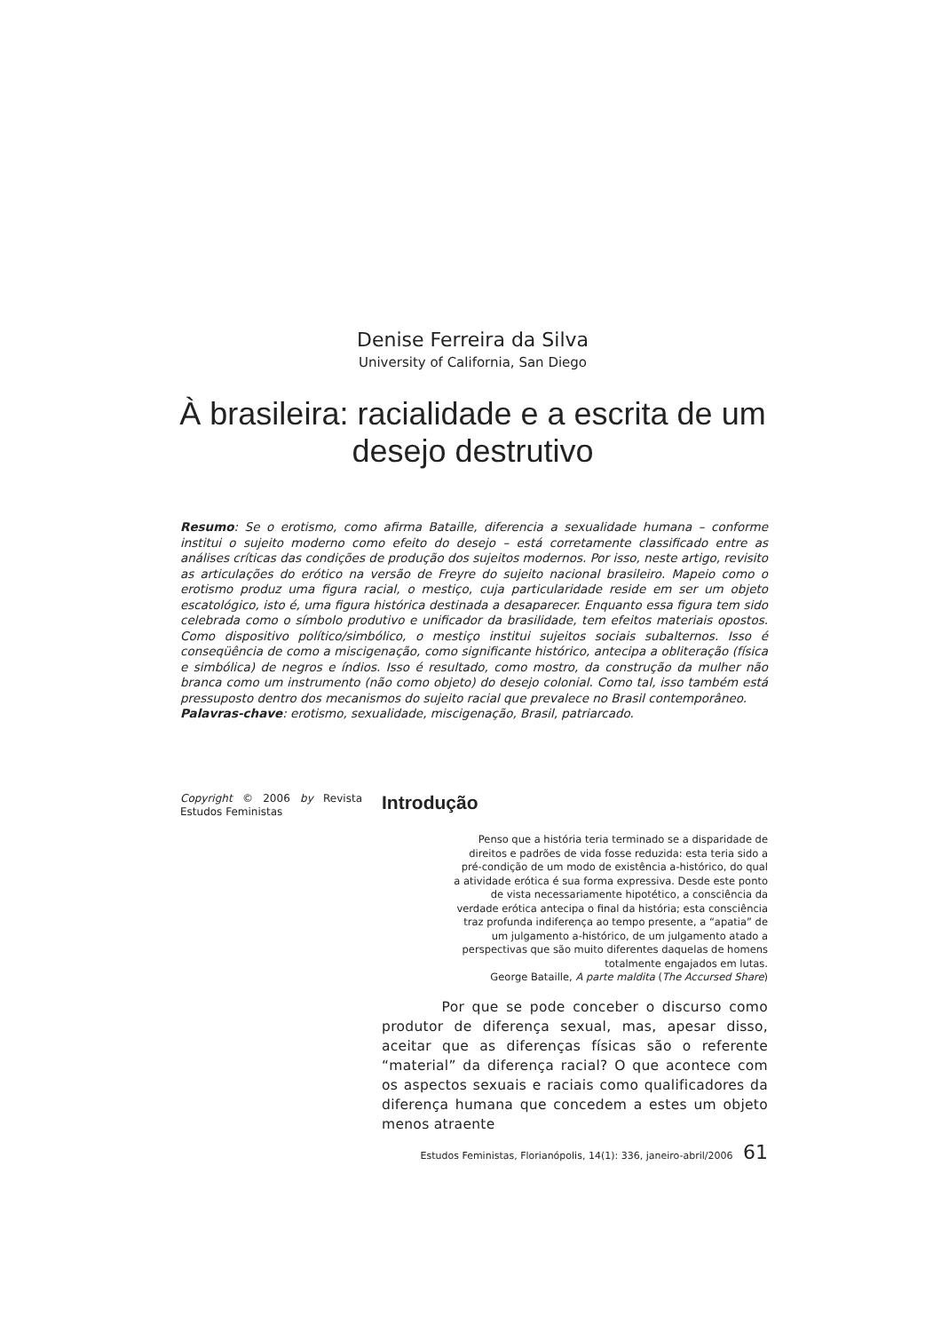Denise Ferreira da Silva
University of California, San Diego
À brasileira: racialidade e a escrita de um desejo destrutivo
Resumo: Se o erotismo, como afirma Bataille, diferencia a sexualidade humana – conforme institui o sujeito moderno como efeito do desejo – está corretamente classificado entre as análises críticas das condições de produção dos sujeitos modernos. Por isso, neste artigo, revisito as articulações do erótico na versão de Freyre do sujeito nacional brasileiro. Mapeio como o erotismo produz uma figura racial, o mestiço, cuja particularidade reside em ser um objeto escatológico, isto é, uma figura histórica destinada a desaparecer. Enquanto essa figura tem sido celebrada como o símbolo produtivo e unificador da brasilidade, tem efeitos materiais opostos. Como dispositivo político/simbólico, o mestiço institui sujeitos sociais subalternos. Isso é conseqüência de como a miscigenação, como significante histórico, antecipa a obliteração (física e simbólica) de negros e índios. Isso é resultado, como mostro, da construção da mulher não branca como um instrumento (não como objeto) do desejo colonial. Como tal, isso também está pressuposto dentro dos mecanismos do sujeito racial que prevalece no Brasil contemporâneo.
Palavras-chave: erotismo, sexualidade, miscigenação, Brasil, patriarcado.
Copyright © 2006 by Revista Estudos Feministas
Introdução
Penso que a história teria terminado se a disparidade de direitos e padrões de vida fosse reduzida: esta teria sido a pré-condição de um modo de existência a-histórico, do qual a atividade erótica é sua forma expressiva. Desde este ponto de vista necessariamente hipotético, a consciência da verdade erótica antecipa o final da história; esta consciência traz profunda indiferença ao tempo presente, a “apatia” de um julgamento a-histórico, de um julgamento atado a perspectivas que são muito diferentes daquelas de homens totalmente engajados em lutas.
George Bataille, A parte maldita (The Accursed Share)
Por que se pode conceber o discurso como produtor de diferença sexual, mas, apesar disso, aceitar que as diferenças físicas são o referente “material” da diferença racial? O que acontece com os aspectos sexuais e raciais como qualificadores da diferença humana que concedem a estes um objeto menos atraente
Estudos Feministas, Florianópolis, 14(1): 336, janeiro-abril/2006 61